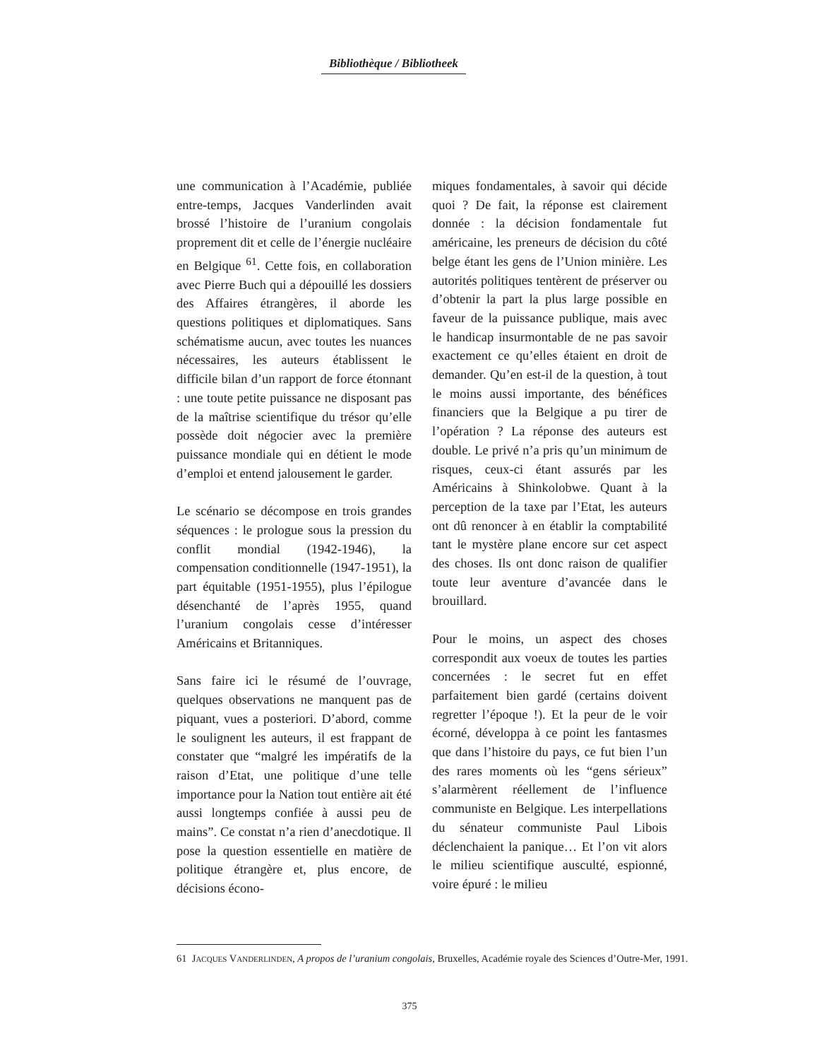Bibliothèque / Bibliotheek
une communication à l’Académie, publiée entre-temps, Jacques Vanderlinden avait brossé l’histoire de l’uranium congolais proprement dit et celle de l’énergie nucléaire en Belgique <sup>61</sup>. Cette fois, en collaboration avec Pierre Buch qui a dépouillé les dossiers des Affaires étrangères, il aborde les questions politiques et diplomatiques. Sans schématisme aucun, avec toutes les nuances nécessaires, les auteurs établissent le difficile bilan d’un rapport de force étonnant : une toute petite puissance ne disposant pas de la maîtrise scientifique du trésor qu’elle possède doit négocier avec la première puissance mondiale qui en détient le mode d’emploi et entend jalousement le garder.
Le scénario se décompose en trois grandes séquences : le prologue sous la pression du conflit mondial (1942-1946), la compensation conditionnelle (1947-1951), la part équitable (1951-1955), plus l’épilogue désenchanté de l’après 1955, quand l’uranium congolais cesse d’intéresser Américains et Britanniques.
Sans faire ici le résumé de l’ouvrage, quelques observations ne manquent pas de piquant, vues a posteriori. D’abord, comme le soulignent les auteurs, il est frappant de constater que “malgré les impératifs de la raison d’Etat, une politique d’une telle importance pour la Nation tout entière ait été aussi longtemps confiée à aussi peu de mains”. Ce constat n’a rien d’anecdotique. Il pose la question essentielle en matière de politique étrangère et, plus encore, de décisions écono-
miques fondamentales, à savoir qui décide quoi ? De fait, la réponse est clairement donnée : la décision fondamentale fut américaine, les preneurs de décision du côté belge étant les gens de l’Union minière. Les autorités politiques tentèrent de préserver ou d’obtenir la part la plus large possible en faveur de la puissance publique, mais avec le handicap insurmontable de ne pas savoir exactement ce qu’elles étaient en droit de demander. Qu’en est-il de la question, à tout le moins aussi importante, des bénéfices financiers que la Belgique a pu tirer de l’opération ? La réponse des auteurs est double. Le privé n’a pris qu’un minimum de risques, ceux-ci étant assurés par les Américains à Shinkolobwe. Quant à la perception de la taxe par l’Etat, les auteurs ont dû renoncer à en établir la comptabilité tant le mystère plane encore sur cet aspect des choses. Ils ont donc raison de qualifier toute leur aventure d’avancée dans le brouillard.
Pour le moins, un aspect des choses correspondit aux voeux de toutes les parties concernées : le secret fut en effet parfaitement bien gardé (certains doivent regretter l’époque !). Et la peur de le voir écorné, développa à ce point les fantasmes que dans l’histoire du pays, ce fut bien l’un des rares moments où les “gens sérieux” s’alarmèrent réellement de l’influence communiste en Belgique. Les interpellations du sénateur communiste Paul Libois déclenchaient la panique… Et l’on vit alors le milieu scientifique ausculté, espionné, voire épuré : le milieu
61 JACQUES VANDERLINDEN, A propos de l’uranium congolais, Bruxelles, Académie royale des Sciences d’Outre-Mer, 1991.
375